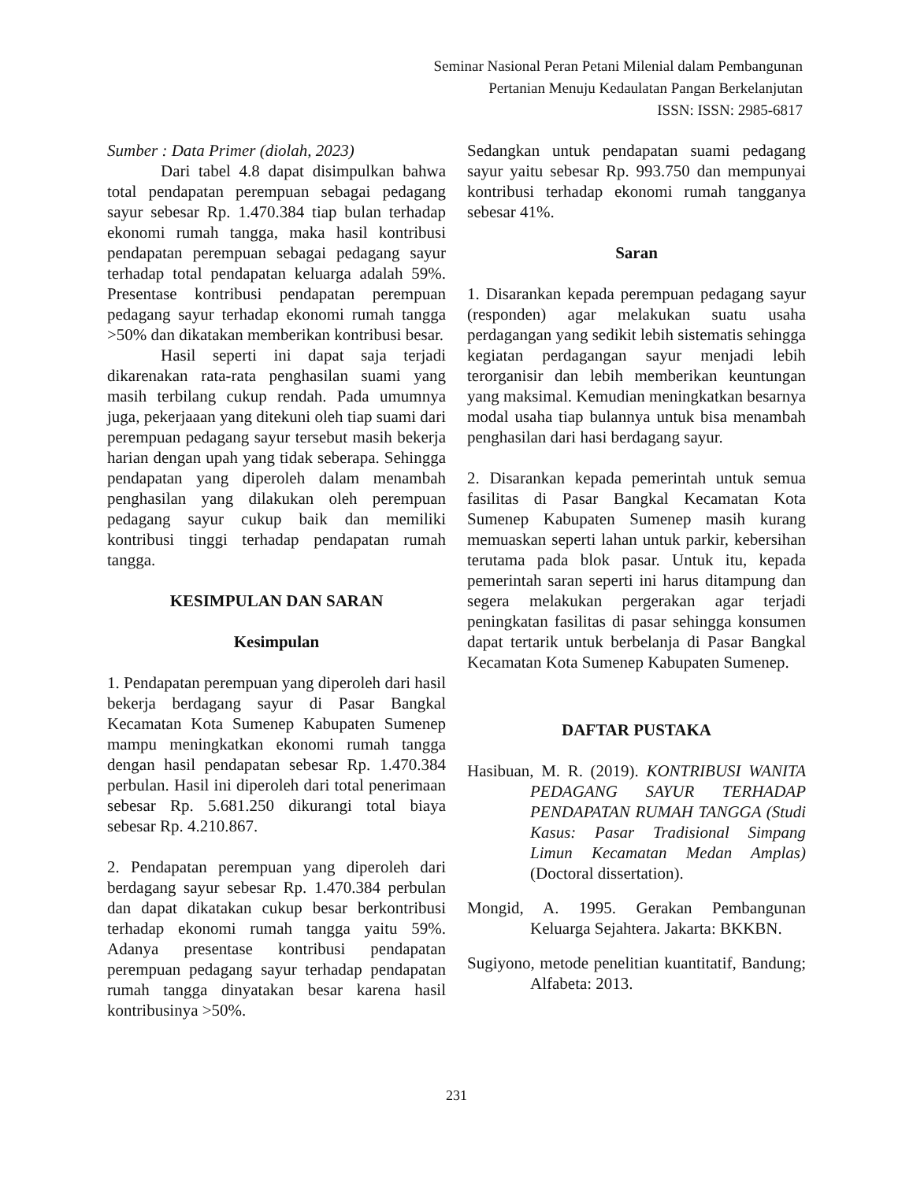Seminar Nasional Peran Petani Milenial dalam Pembangunan
Pertanian Menuju Kedaulatan Pangan Berkelanjutan
ISSN: ISSN: 2985-6817
Sumber : Data Primer (diolah, 2023)
Dari tabel 4.8 dapat disimpulkan bahwa total pendapatan perempuan sebagai pedagang sayur sebesar Rp. 1.470.384 tiap bulan terhadap ekonomi rumah tangga, maka hasil kontribusi pendapatan perempuan sebagai pedagang sayur terhadap total pendapatan keluarga adalah 59%. Presentase kontribusi pendapatan perempuan pedagang sayur terhadap ekonomi rumah tangga >50% dan dikatakan memberikan kontribusi besar.
Hasil seperti ini dapat saja terjadi dikarenakan rata-rata penghasilan suami yang masih terbilang cukup rendah. Pada umumnya juga, pekerjaaan yang ditekuni oleh tiap suami dari perempuan pedagang sayur tersebut masih bekerja harian dengan upah yang tidak seberapa. Sehingga pendapatan yang diperoleh dalam menambah penghasilan yang dilakukan oleh perempuan pedagang sayur cukup baik dan memiliki kontribusi tinggi terhadap pendapatan rumah tangga.
KESIMPULAN DAN SARAN
Kesimpulan
1. Pendapatan perempuan yang diperoleh dari hasil bekerja berdagang sayur di Pasar Bangkal Kecamatan Kota Sumenep Kabupaten Sumenep mampu meningkatkan ekonomi rumah tangga dengan hasil pendapatan sebesar Rp. 1.470.384 perbulan. Hasil ini diperoleh dari total penerimaan sebesar Rp. 5.681.250 dikurangi total biaya sebesar Rp. 4.210.867.
2. Pendapatan perempuan yang diperoleh dari berdagang sayur sebesar Rp. 1.470.384 perbulan dan dapat dikatakan cukup besar berkontribusi terhadap ekonomi rumah tangga yaitu 59%. Adanya presentase kontribusi pendapatan perempuan pedagang sayur terhadap pendapatan rumah tangga dinyatakan besar karena hasil kontribusinya >50%.
Sedangkan untuk pendapatan suami pedagang sayur yaitu sebesar Rp. 993.750 dan mempunyai kontribusi terhadap ekonomi rumah tangganya sebesar 41%.
Saran
1. Disarankan kepada perempuan pedagang sayur (responden) agar melakukan suatu usaha perdagangan yang sedikit lebih sistematis sehingga kegiatan perdagangan sayur menjadi lebih terorganisir dan lebih memberikan keuntungan yang maksimal. Kemudian meningkatkan besarnya modal usaha tiap bulannya untuk bisa menambah penghasilan dari hasi berdagang sayur.
2. Disarankan kepada pemerintah untuk semua fasilitas di Pasar Bangkal Kecamatan Kota Sumenep Kabupaten Sumenep masih kurang memuaskan seperti lahan untuk parkir, kebersihan terutama pada blok pasar. Untuk itu, kepada pemerintah saran seperti ini harus ditampung dan segera melakukan pergerakan agar terjadi peningkatan fasilitas di pasar sehingga konsumen dapat tertarik untuk berbelanja di Pasar Bangkal Kecamatan Kota Sumenep Kabupaten Sumenep.
DAFTAR PUSTAKA
Hasibuan, M. R. (2019). KONTRIBUSI WANITA PEDAGANG SAYUR TERHADAP PENDAPATAN RUMAH TANGGA (Studi Kasus: Pasar Tradisional Simpang Limun Kecamatan Medan Amplas) (Doctoral dissertation).
Mongid, A. 1995. Gerakan Pembangunan Keluarga Sejahtera. Jakarta: BKKBN.
Sugiyono, metode penelitian kuantitatif, Bandung; Alfabeta: 2013.
231